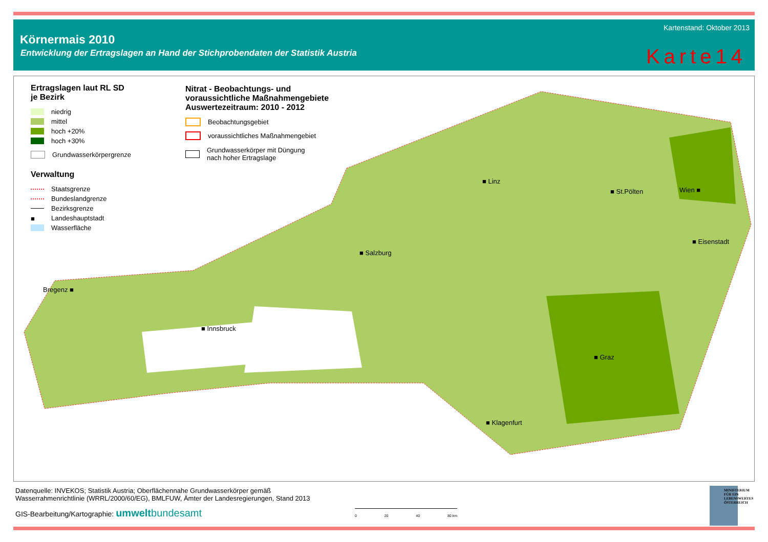Körnermais 2010
Entwicklung der Ertragslagen an Hand der Stichprobendaten der Statistik Austria
Kartenstand: Oktober 2013
Karte14
Ertragslagen laut RL SD
je Bezirk
niedrig
mittel
hoch +20%
hoch +30%
Grundwasserkörpergrenze
Verwaltung
Staatsgrenze
Bundeslandgrenze
Bezirksgrenze
■ Landeshauptstadt
Wasserfläche
Nitrat - Beobachtungs- und
voraussichtliche Maßnahmengebiete
Auswertezeitraum: 2010 - 2012
Beobachtungsgebiet
voraussichtliches Maßnahmengebiet
Grundwasserkörper mit Düngung
nach hoher Ertragslage
■ Linz
■ St.Pölten Wien ■
■ Eisenstadt
■ Salzburg
Bregenz ■
■ Innsbruck
■ Graz
■ Klagenfurt
Datenquelle: INVEKOS; Statistik Austria; Oberflächennahe Grundwasserkörper gemäß
Wasserrahmenrichtlinie (WRRL/2000/60/EG), BMLFUW, Ämter der Landesregierungen, Stand 2013
GIS-Bearbeitung/Kartographie: umwelt bundesamt
0 20 40 80 km
MINISTERIUM
FÜR EIN
LEBENSWERTES
ÖSTERREICH